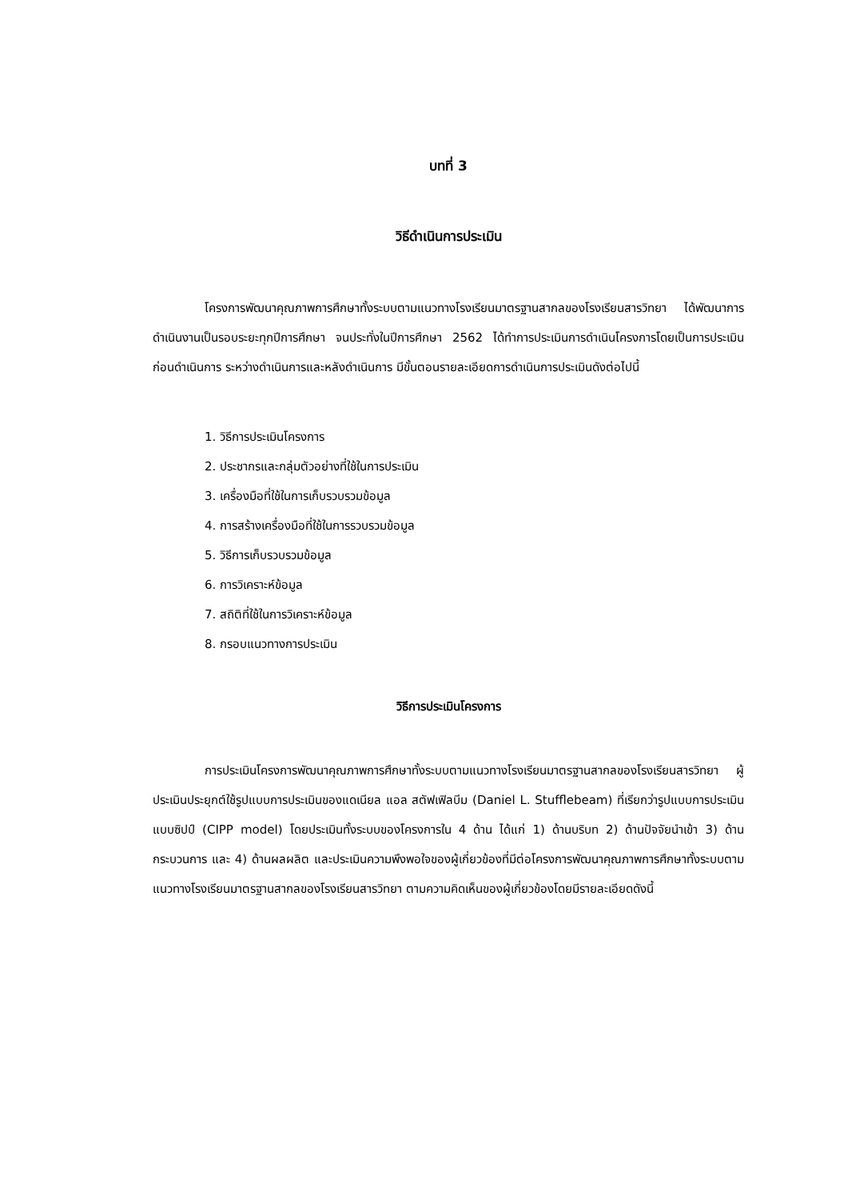บทที่ 3
วิธีดำเนินการประเมิน
โครงการพัฒนาคุณภาพการศึกษาทั้งระบบตามแนวทางโรงเรียนมาตรฐานสากลของโรงเรียนสารวิทยา ได้พัฒนาการดำเนินงานเป็นรอบระยะทุกปีการศึกษา จนประทั่งในปีการศึกษา 2562 ได้ทำการประเมินการดำเนินโครงการโดยเป็นการประเมินก่อนดำเนินการ ระหว่างดำเนินการและหลังดำเนินการ มีขั้นตอนรายละเอียดการดำเนินการประเมินดังต่อไปนี้
1. วิธีการประเมินโครงการ
2. ประชากรและกลุ่มตัวอย่างที่ใช้ในการประเมิน
3. เครื่องมือที่ใช้ในการเก็บรวบรวมข้อมูล
4. การสร้างเครื่องมือที่ใช้ในการรวบรวมข้อมูล
5. วิธีการเก็บรวบรวมข้อมูล
6. การวิเคราะห์ข้อมูล
7. สถิติที่ใช้ในการวิเคราะห์ข้อมูล
8. กรอบแนวทางการประเมิน
วิธีการประเมินโครงการ
การประเมินโครงการพัฒนาคุณภาพการศึกษาทั้งระบบตามแนวทางโรงเรียนมาตรฐานสากลของโรงเรียนสารวิทยา ผู้ประเมินประยุกต์ใช้รูปแบบการประเมินของแดเนียล แอล สตัฟเฟิลบีม (Daniel L. Stufflebeam) ที่เรียกว่ารูปแบบการประเมินแบบซิปป์ (CIPP model) โดยประเมินทั้งระบบของโครงการใน 4 ด้าน ได้แก่ 1) ด้านบริบท 2) ด้านปัจจัยนำเข้า 3) ด้านกระบวนการ และ 4) ด้านผลผลิต และประเมินความพึงพอใจของผู้เกี่ยวข้องที่มีต่อโครงการพัฒนาคุณภาพการศึกษาทั้งระบบตามแนวทางโรงเรียนมาตรฐานสากลของโรงเรียนสารวิทยา ตามความคิดเห็นของผู้เกี่ยวข้องโดยมีรายละเอียดดังนี้